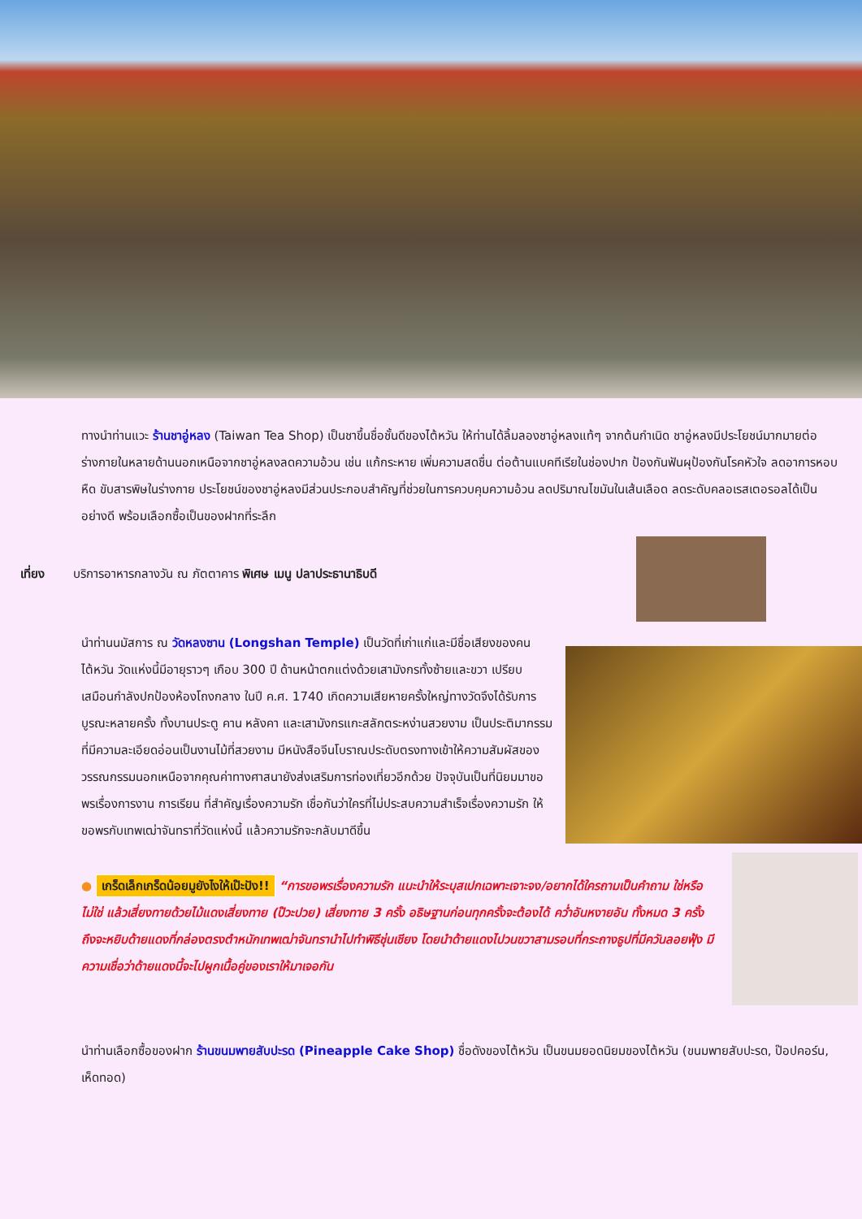ทางนำท่านแวะ ร้านชาอู่หลง (Taiwan Tea Shop) เป็นชาขึ้นชื่อชั้นดีของไต้หวัน ให้ท่านได้ลิ้มลองชาอู่หลงแท้ๆ จากต้นกำเนิด ชาอู่หลงมีประโยชน์มากมายต่อร่างกายในหลายด้านนอกเหนือจากชาอู่หลงลดความอ้วน เช่น แก้กระหาย เพิ่มความสดชื่น ต่อต้านแบคทีเรียในช่องปาก ป้องกันฟันผุป้องกันโรคหัวใจ ลดอาการหอบหืด ขับสารพิษในร่างกาย ประโยชน์ของชาอู่หลงมีส่วนประกอบสำคัญที่ช่วยในการควบคุมความอ้วน ลดปริมาณไขมันในเส้นเลือด ลดระดับคลอเรสเตอรอลได้เป็นอย่างดี พร้อมเลือกซื้อเป็นของฝากที่ระลึก
เที่ยง บริการอาหารกลางวัน ณ ภัตตาคาร พิเศษ เมนู ปลาประธานาธิบดี
นำท่านนมัสการ ณ วัดหลงซาน (Longshan Temple) เป็นวัดที่เก่าแก่และมีชื่อเสียงของคนไต้หวัน วัดแห่งนี้มีอายุราวๆ เกือบ 300 ปี ด้านหน้าตกแต่งด้วยเสามังกรทั้งซ้ายและขวา เปรียบเสมือนกำลังปกป้องห้องโถงกลาง ในปี ค.ศ. 1740 เกิดความเสียหายครั้งใหญ่ทางวัดจึงได้รับการบูรณะหลายครั้ง ทั้งบานประตู คาน หลังคา และเสามังกรแกะสลักตระหง่านสวยงาม เป็นประติมากรรมที่มีความละเอียดอ่อนเป็นงานไม้ที่สวยงาม มีหนังสือจีนโบราณประดับตรงทางเข้าให้ความสัมผัสของวรรณกรรมนอกเหนือจากคุณค่าทางศาสนายังส่งเสริมการท่องเที่ยวอีกด้วย ปัจจุบันเป็นที่นิยมมาขอพรเรื่องการงาน การเรียน ที่สำคัญเรื่องความรัก เชื่อกันว่าใครที่ไม่ประสบความสำเร็จเรื่องความรัก ให้ขอพรกับเทพเฒ่าจันทราที่วัดแห่งนี้ แล้วความรักจะกลับมาดีขึ้น
● เกร็ดเล็กเกร็ดน้อยมูยังไงให้เป๊ะปัง!! “การขอพรเรื่องความรัก แนะนำให้ระบุสเปกเฉพาะเจาะจง/อยากได้ใครถามเป็นคำถาม ใช่หรือไม่ใช่ แล้วเสี่ยงทายด้วยไม้แดงเสี่ยงทาย (ป๊วะปวย) เสี่ยงทาย 3 ครั้ง อธิษฐานก่อนทุกครั้งจะต้องได้ คว่ำอันหงายอัน ทั้งหมด 3 ครั้ง ถึงจะหยิบด้ายแดงที่กล่องตรงตำหนักเทพเฒ่าจันทรานำไปทำพิธีชุ่นเชียง โดยนำด้ายแดงไปวนขวาสามรอบที่กระถางธูปที่มีควันลอยฟุ้ง มีความเชื่อว่าด้ายแดงนี้จะไปผูกเนื้อคู่ของเราให้มาเจอกัน
นำท่านเลือกซื้อของฝาก ร้านขนมพายสับปะรด (Pineapple Cake Shop) ชื่อดังของไต้หวัน เป็นขนมยอดนิยมของไต้หวัน (ขนมพายสับปะรด, ป๊อปคอร์น, เห็ดทอด)